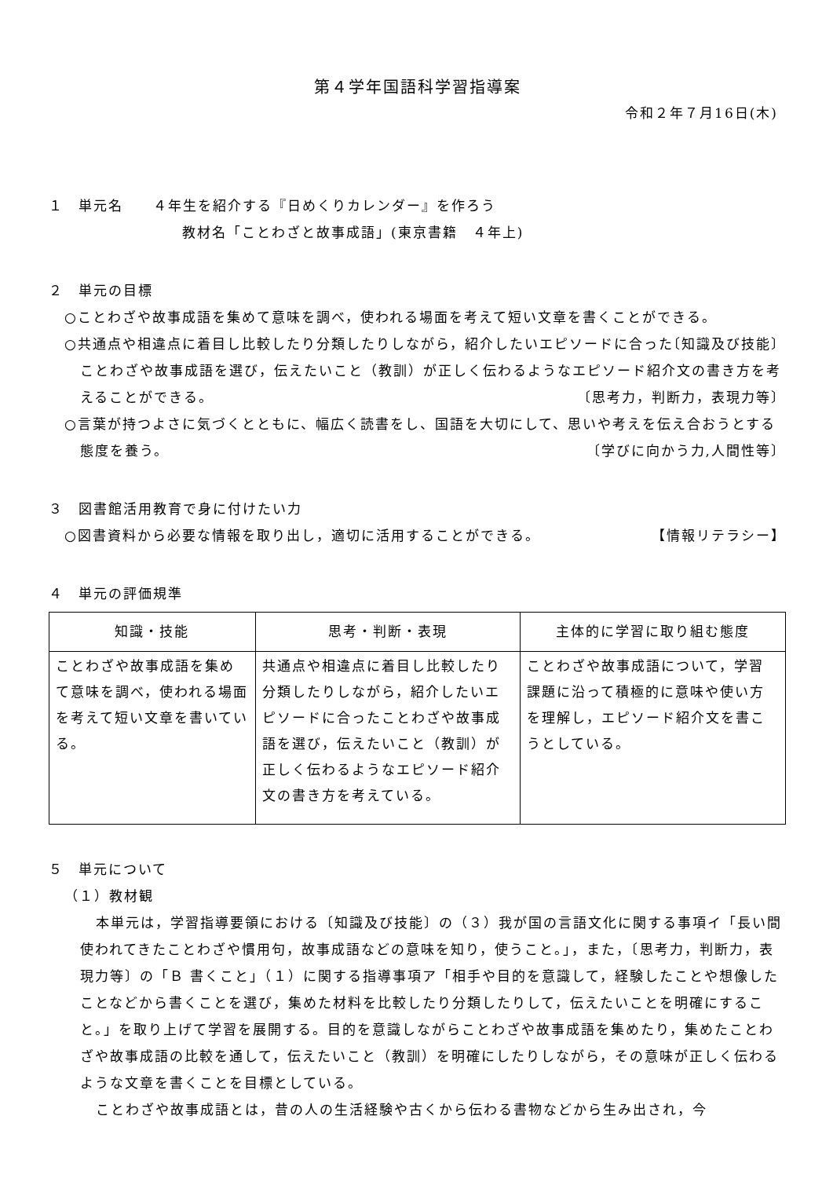第４学年国語科学習指導案
令和２年７月16日(木)
１　単元名　　４年生を紹介する『日めくりカレンダー』を作ろう
教材名「ことわざと故事成語」(東京書籍　４年上)
２　単元の目標
○ことわざや故事成語を集めて意味を調べ，使われる場面を考えて短い文章を書くことができる。 〔知識及び技能〕
○共通点や相違点に着目し比較したり分類したりしながら，紹介したいエピソードに合ったことわざや故事成語を選び，伝えたいこと（教訓）が正しく伝わるようなエピソード紹介文の書き方を考えることができる。 〔思考力，判断力，表現力等〕
○言葉が持つよさに気づくとともに、幅広く読書をし、国語を大切にして、思いや考えを伝え合おうとする態度を養う。 〔学びに向かう力,人間性等〕
３　図書館活用教育で身に付けたい力
○図書資料から必要な情報を取り出し，適切に活用することができる。 【情報リテラシー】
４　単元の評価規準
| 知識・技能 | 思考・判断・表現 | 主体的に学習に取り組む態度 |
| --- | --- | --- |
| ことわざや故事成語を集めて意味を調べ，使われる場面を考えて短い文章を書いている。 | 共通点や相違点に着目し比較したり分類したりしながら，紹介したいエピソードに合ったことわざや故事成語を選び，伝えたいこと（教訓）が正しく伝わるようなエピソード紹介文の書き方を考えている。 | ことわざや故事成語について，学習課題に沿って積極的に意味や使い方を理解し，エピソード紹介文を書こうとしている。 |
５　単元について
（１）教材観
本単元は，学習指導要領における〔知識及び技能〕の（３）我が国の言語文化に関する事項イ「長い間使われてきたことわざや慣用句，故事成語などの意味を知り，使うこと。」，また，〔思考力，判断力，表現力等〕の「Ｂ 書くこと」（１）に関する指導事項ア「相手や目的を意識して，経験したことや想像したことなどから書くことを選び，集めた材料を比較したり分類したりして，伝えたいことを明確にすること。」を取り上げて学習を展開する。目的を意識しながらことわざや故事成語を集めたり，集めたことわざや故事成語の比較を通して，伝えたいこと（教訓）を明確にしたりしながら，その意味が正しく伝わるような文章を書くことを目標としている。
ことわざや故事成語とは，昔の人の生活経験や古くから伝わる書物などから生み出され，今